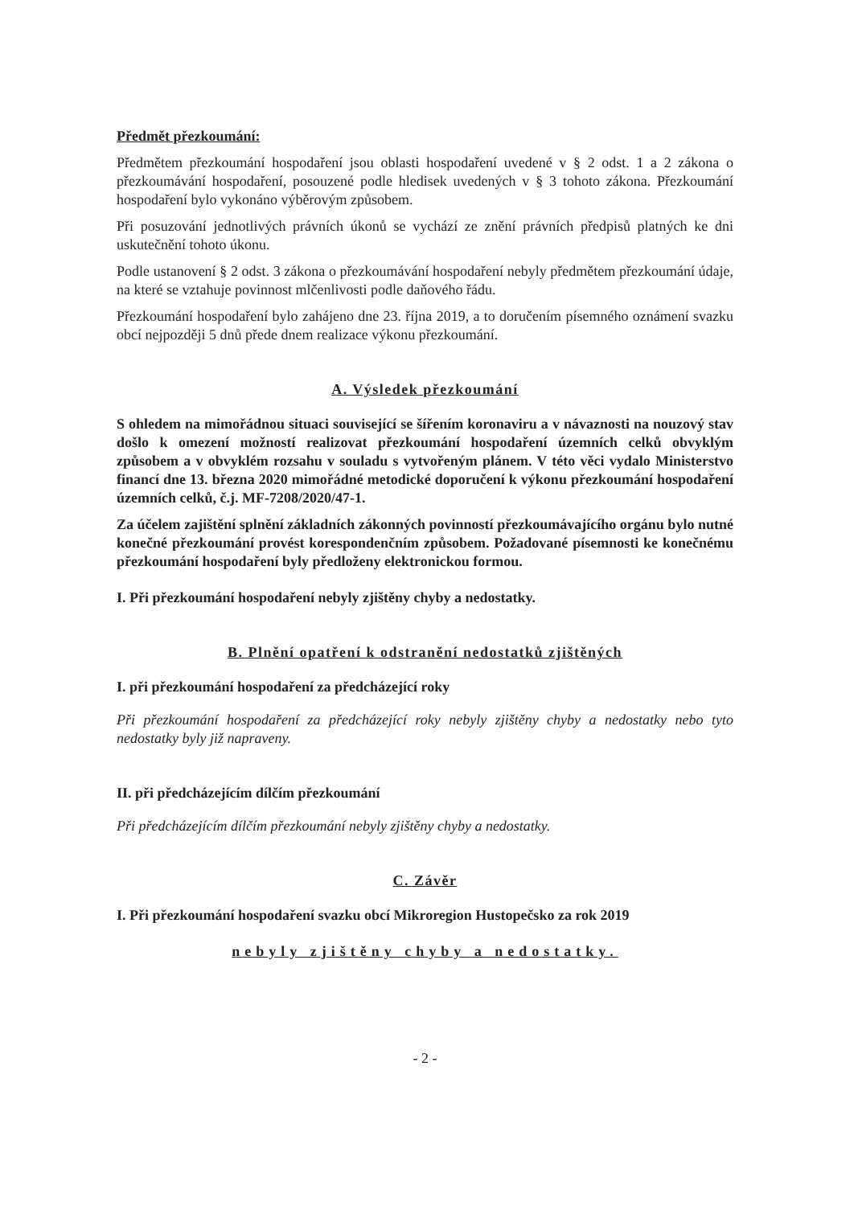Předmět přezkoumání:
Předmětem přezkoumání hospodaření jsou oblasti hospodaření uvedené v § 2 odst. 1 a 2 zákona o přezkoumávání hospodaření, posouzené podle hledisek uvedených v § 3 tohoto zákona. Přezkoumání hospodaření bylo vykonáno výběrovým způsobem.
Při posuzování jednotlivých právních úkonů se vychází ze znění právních předpisů platných ke dni uskutečnění tohoto úkonu.
Podle ustanovení § 2 odst. 3 zákona o přezkoumávání hospodaření nebyly předmětem přezkoumání údaje, na které se vztahuje povinnost mlčenlivosti podle daňového řádu.
Přezkoumání hospodaření bylo zahájeno dne 23. října 2019, a to doručením písemného oznámení svazku obcí nejpozději 5 dnů přede dnem realizace výkonu přezkoumání.
A. Výsledek přezkoumání
S ohledem na mimořádnou situaci související se šířením koronaviru a v návaznosti na nouzový stav došlo k omezení možností realizovat přezkoumání hospodaření územních celků obvyklým způsobem a v obvyklém rozsahu v souladu s vytvořeným plánem. V této věci vydalo Ministerstvo financí dne 13. března 2020 mimořádné metodické doporučení k výkonu přezkoumání hospodaření územních celků, č.j. MF-7208/2020/47-1.
Za účelem zajištění splnění základních zákonných povinností přezkoumávajícího orgánu bylo nutné konečné přezkoumání provést korespondenčním způsobem. Požadované písemnosti ke konečnému přezkoumání hospodaření byly předloženy elektronickou formou.
I. Při přezkoumání hospodaření nebyly zjištěny chyby a nedostatky.
B. Plnění opatření k odstranění nedostatků zjištěných
I. při přezkoumání hospodaření za předcházející roky
Při přezkoumání hospodaření za předcházející roky nebyly zjištěny chyby a nedostatky nebo tyto nedostatky byly již napraveny.
II. při předcházejícím dílčím přezkoumání
Při předcházejícím dílčím přezkoumání nebyly zjištěny chyby a nedostatky.
C. Závěr
I. Při přezkoumání hospodaření svazku obcí Mikroregion Hustopečsko za rok 2019
nebyly zjištěny chyby a nedostatky.
- 2 -